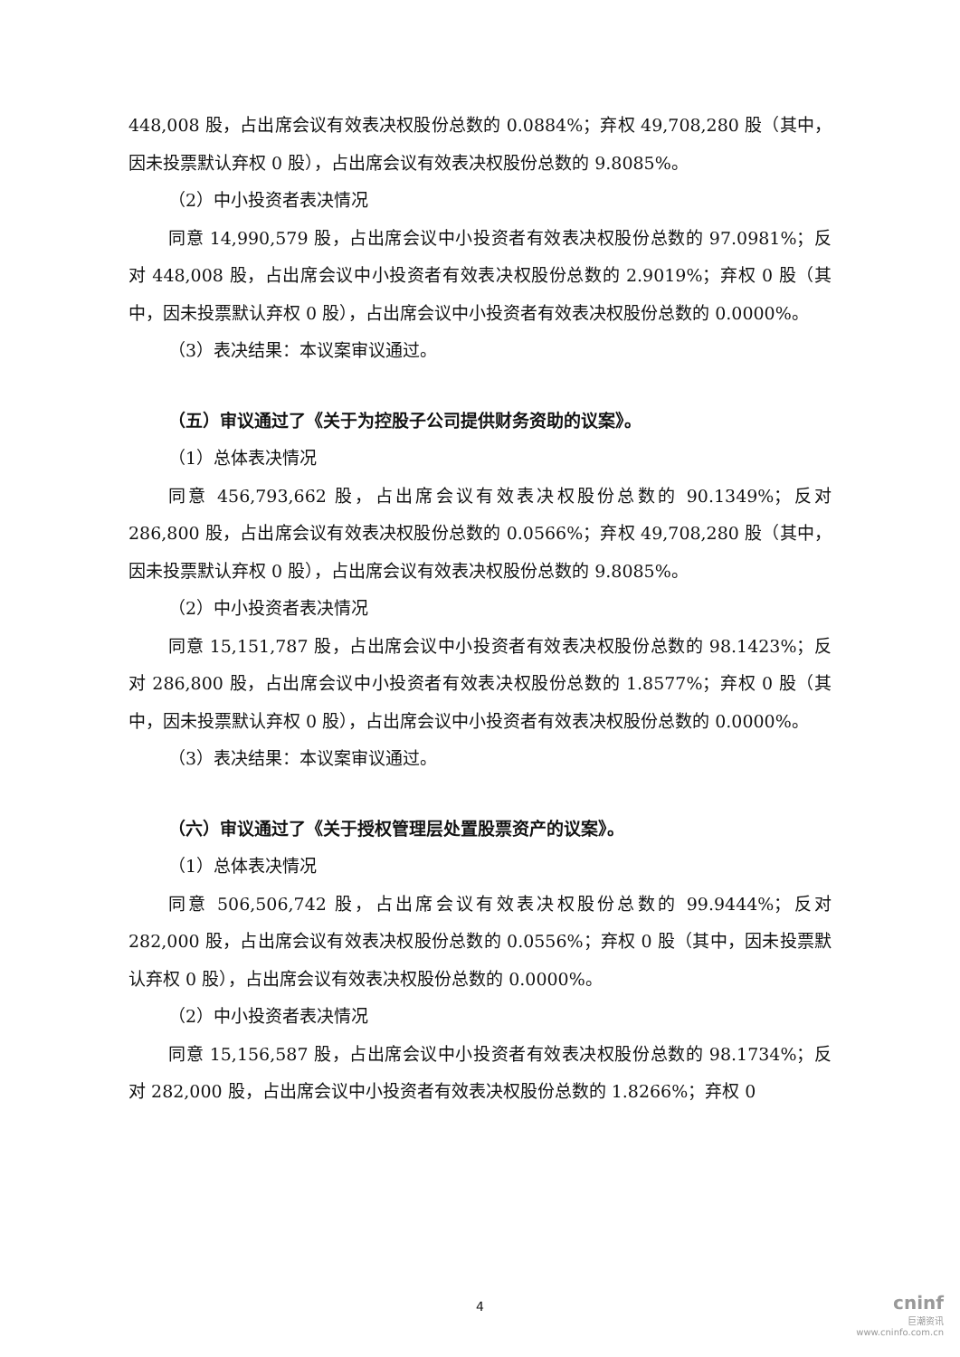448,008 股，占出席会议有效表决权股份总数的 0.0884%；弃权 49,708,280 股（其中，因未投票默认弃权 0 股），占出席会议有效表决权股份总数的 9.8085%。
（2）中小投资者表决情况
同意 14,990,579 股，占出席会议中小投资者有效表决权股份总数的 97.0981%；反对 448,008 股，占出席会议中小投资者有效表决权股份总数的 2.9019%；弃权 0 股（其中，因未投票默认弃权 0 股），占出席会议中小投资者有效表决权股份总数的 0.0000%。
（3）表决结果：本议案审议通过。
（五）审议通过了《关于为控股子公司提供财务资助的议案》。
（1）总体表决情况
同意 456,793,662 股，占出席会议有效表决权股份总数的 90.1349%；反对 286,800 股，占出席会议有效表决权股份总数的 0.0566%；弃权 49,708,280 股（其中，因未投票默认弃权 0 股），占出席会议有效表决权股份总数的 9.8085%。
（2）中小投资者表决情况
同意 15,151,787 股，占出席会议中小投资者有效表决权股份总数的 98.1423%；反对 286,800 股，占出席会议中小投资者有效表决权股份总数的 1.8577%；弃权 0 股（其中，因未投票默认弃权 0 股），占出席会议中小投资者有效表决权股份总数的 0.0000%。
（3）表决结果：本议案审议通过。
（六）审议通过了《关于授权管理层处置股票资产的议案》。
（1）总体表决情况
同意 506,506,742 股，占出席会议有效表决权股份总数的 99.9444%；反对 282,000 股，占出席会议有效表决权股份总数的 0.0556%；弃权 0 股（其中，因未投票默认弃权 0 股），占出席会议有效表决权股份总数的 0.0000%。
（2）中小投资者表决情况
同意 15,156,587 股，占出席会议中小投资者有效表决权股份总数的 98.1734%；反对 282,000 股，占出席会议中小投资者有效表决权股份总数的 1.8266%；弃权 0
4
cninf
巨潮资讯
www.cninfo.com.cn